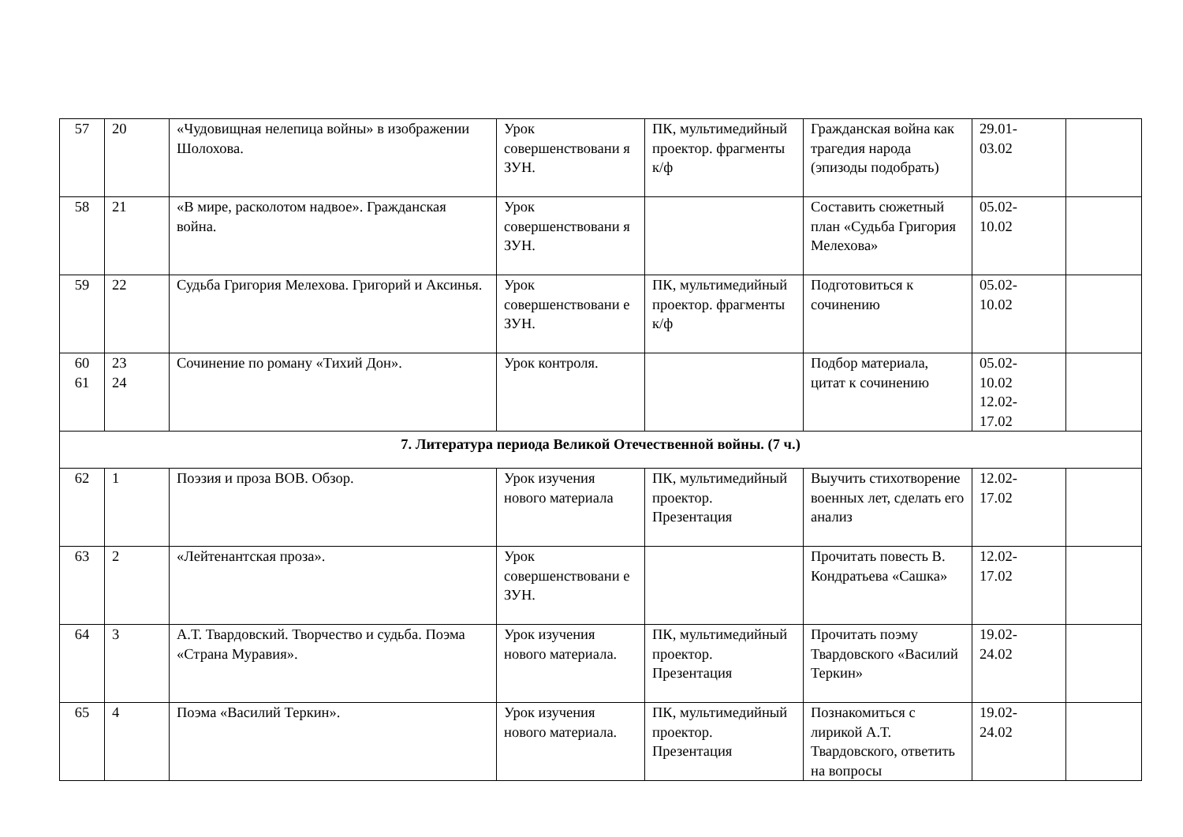| 57 | 20 | «Чудовищная нелепица войны» в изображении Шолохова. | Урок совершенствовани я ЗУН. | ПК, мультимедийный проектор. фрагменты к/ф | Гражданская война как трагедия народа (эпизоды подобрать) | 29.01- 03.02 | |
| 58 | 21 | «В мире, расколотом надвое». Гражданская война. | Урок совершенствовани я ЗУН. | | Составить сюжетный план «Судьба Григория Мелехова» | 05.02- 10.02 | |
| 59 | 22 | Судьба Григория Мелехова. Григорий и Аксинья. | Урок совершенствовани е ЗУН. | ПК, мультимедийный проектор. фрагменты к/ф | Подготовиться к сочинению | 05.02- 10.02 | |
| 60 61 | 23 24 | Сочинение по роману «Тихий Дон». | Урок контроля. | | Подбор материала, цитат к сочинению | 05.02- 10.02 12.02- 17.02 | |
| 7. Литература периода Великой Отечественной войны. (7 ч.) | | | | | | | |
| 62 | 1 | Поэзия и проза ВОВ. Обзор. | Урок изучения нового материала | ПК, мультимедийный проектор. Презентация | Выучить стихотворение военных лет, сделать его анализ | 12.02- 17.02 | |
| 63 | 2 | «Лейтенантская проза». | Урок совершенствовани е ЗУН. | | Прочитать повесть В. Кондратьева «Сашка» | 12.02- 17.02 | |
| 64 | 3 | А.Т. Твардовский. Творчество и судьба. Поэма «Страна Муравия». | Урок изучения нового материала. | ПК, мультимедийный проектор. Презентация | Прочитать поэму Твардовского «Василий Теркин» | 19.02- 24.02 | |
| 65 | 4 | Поэма «Василий Теркин». | Урок изучения нового материала. | ПК, мультимедийный проектор. Презентация | Познакомиться с лирикой А.Т. Твардовского, ответить на вопросы | 19.02- 24.02 | |